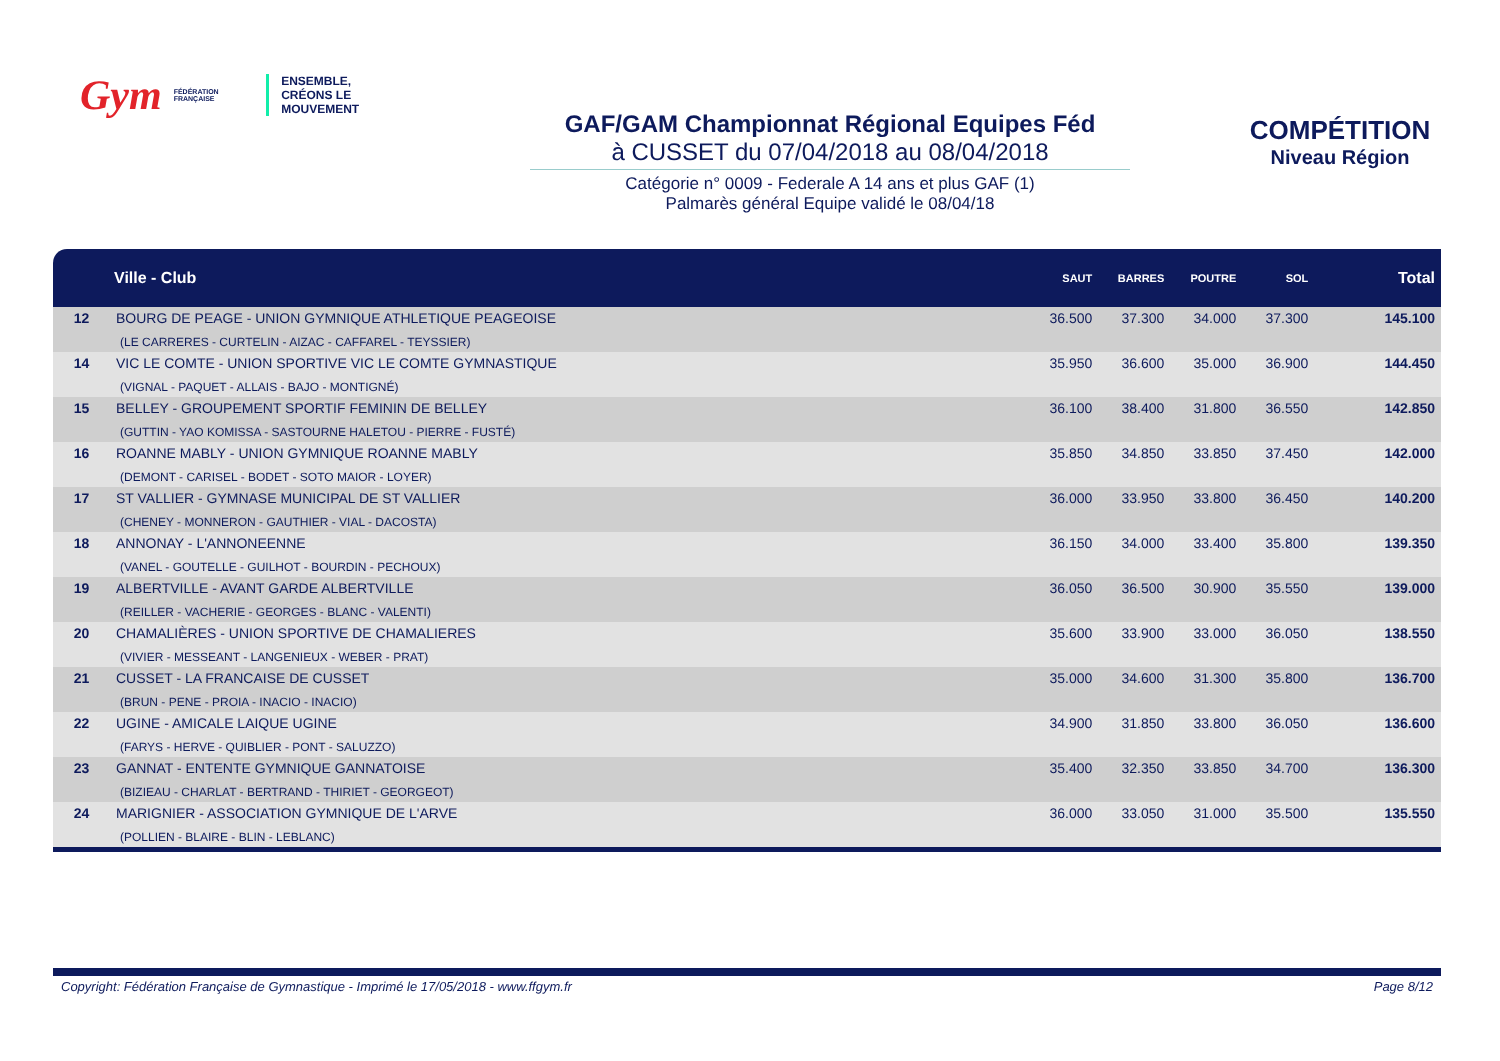Gym FÉDÉRATION FRANÇAISE
ENSEMBLE,
CRÉONS LE MOUVEMENT
GAF/GAM Championnat Régional Equipes Féd
à CUSSET du 07/04/2018 au 08/04/2018
Catégorie n° 0009 - Federale A 14 ans et plus GAF (1)
Palmarès général Equipe validé le 08/04/18
COMPÉTITION
Niveau Région
| | Ville - Club | SAUT | BARRES | POUTRE | SOL | Total |
| --- | --- | --- | --- | --- | --- | --- |
| 12 | BOURG DE PEAGE - UNION GYMNIQUE ATHLETIQUE PEAGEOISE (LE CARRERES - CURTELIN - AIZAC - CAFFAREL - TEYSSIER) | 36.500 | 37.300 | 34.000 | 37.300 | 145.100 |
| 14 | VIC LE COMTE - UNION SPORTIVE VIC LE COMTE GYMNASTIQUE (VIGNAL - PAQUET - ALLAIS - BAJO - MONTIGNÉ) | 35.950 | 36.600 | 35.000 | 36.900 | 144.450 |
| 15 | BELLEY - GROUPEMENT SPORTIF FEMININ DE BELLEY (GUTTIN - YAO KOMISSA - SASTOURNE HALETOU - PIERRE - FUSTÉ) | 36.100 | 38.400 | 31.800 | 36.550 | 142.850 |
| 16 | ROANNE MABLY - UNION GYMNIQUE ROANNE MABLY (DEMONT - CARISEL - BODET - SOTO MAIOR - LOYER) | 35.850 | 34.850 | 33.850 | 37.450 | 142.000 |
| 17 | ST VALLIER - GYMNASE MUNICIPAL DE ST VALLIER (CHENEY - MONNERON - GAUTHIER - VIAL - DACOSTA) | 36.000 | 33.950 | 33.800 | 36.450 | 140.200 |
| 18 | ANNONAY - L'ANNONEENNE (VANEL - GOUTELLE - GUILHOT - BOURDIN - PECHOUX) | 36.150 | 34.000 | 33.400 | 35.800 | 139.350 |
| 19 | ALBERTVILLE - AVANT GARDE ALBERTVILLE (REILLER - VACHERIE - GEORGES - BLANC - VALENTI) | 36.050 | 36.500 | 30.900 | 35.550 | 139.000 |
| 20 | CHAMALIÈRES - UNION SPORTIVE DE CHAMALIERES (VIVIER - MESSEANT - LANGENIEUX - WEBER - PRAT) | 35.600 | 33.900 | 33.000 | 36.050 | 138.550 |
| 21 | CUSSET - LA FRANCAISE DE CUSSET (BRUN - PENE - PROIA - INACIO - INACIO) | 35.000 | 34.600 | 31.300 | 35.800 | 136.700 |
| 22 | UGINE - AMICALE LAIQUE UGINE (FARYS - HERVE - QUIBLIER - PONT - SALUZZO) | 34.900 | 31.850 | 33.800 | 36.050 | 136.600 |
| 23 | GANNAT - ENTENTE GYMNIQUE GANNATOISE (BIZIEAU - CHARLAT - BERTRAND - THIRIET - GEORGEOT) | 35.400 | 32.350 | 33.850 | 34.700 | 136.300 |
| 24 | MARIGNIER - ASSOCIATION GYMNIQUE DE L'ARVE (POLLIEN - BLAIRE - BLIN - LEBLANC) | 36.000 | 33.050 | 31.000 | 35.500 | 135.550 |
Copyright: Fédération Française de Gymnastique - Imprimé le 17/05/2018 - www.ffgym.fr Page 8/12